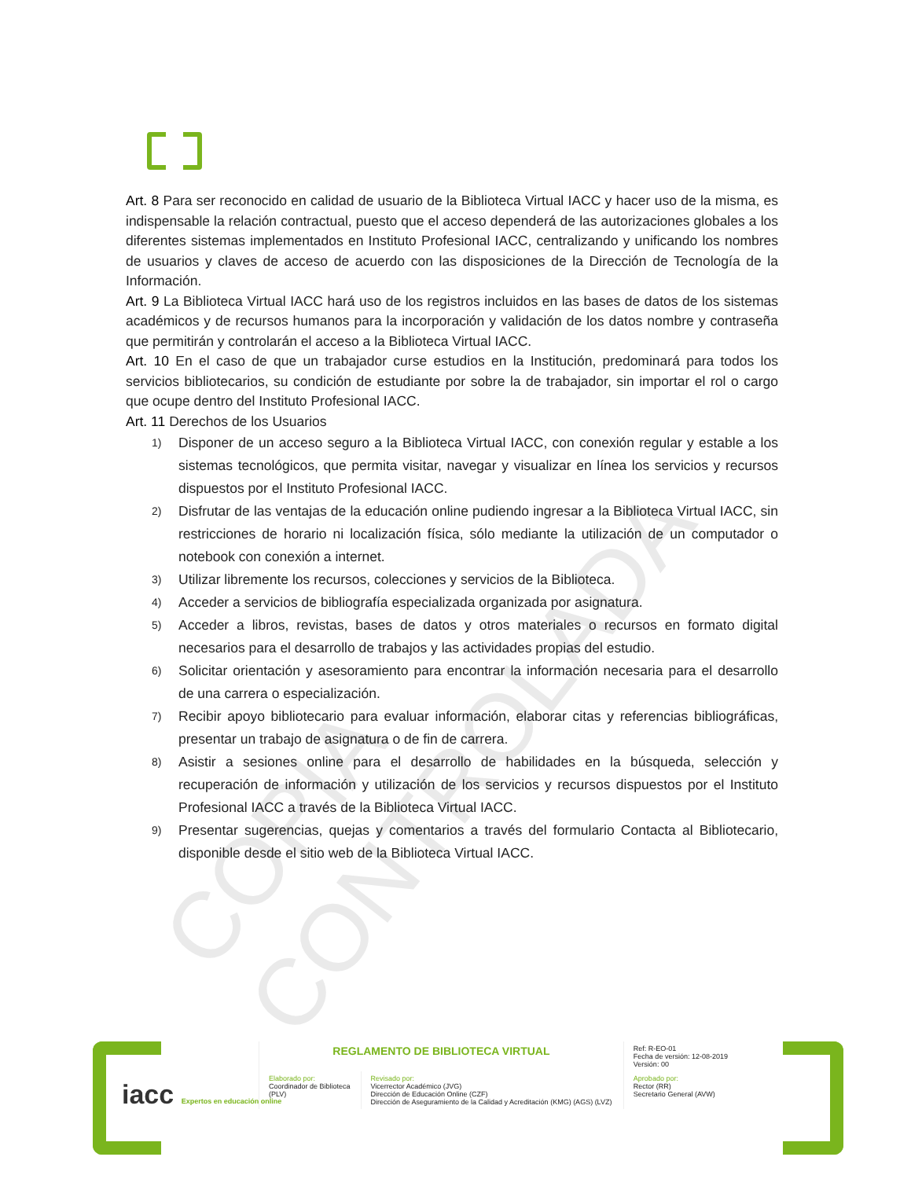COPIA CONTROLADA
Art. 8 Para ser reconocido en calidad de usuario de la Biblioteca Virtual IACC y hacer uso de la misma, es indispensable la relación contractual, puesto que el acceso dependerá de las autorizaciones globales a los diferentes sistemas implementados en Instituto Profesional IACC, centralizando y unificando los nombres de usuarios y claves de acceso de acuerdo con las disposiciones de la Dirección de Tecnología de la Información.
Art. 9 La Biblioteca Virtual IACC hará uso de los registros incluidos en las bases de datos de los sistemas académicos y de recursos humanos para la incorporación y validación de los datos nombre y contraseña que permitirán y controlarán el acceso a la Biblioteca Virtual IACC.
Art. 10 En el caso de que un trabajador curse estudios en la Institución, predominará para todos los servicios bibliotecarios, su condición de estudiante por sobre la de trabajador, sin importar el rol o cargo que ocupe dentro del Instituto Profesional IACC.
Art. 11 Derechos de los Usuarios
1) Disponer de un acceso seguro a la Biblioteca Virtual IACC, con conexión regular y estable a los sistemas tecnológicos, que permita visitar, navegar y visualizar en línea los servicios y recursos dispuestos por el Instituto Profesional IACC.
2) Disfrutar de las ventajas de la educación online pudiendo ingresar a la Biblioteca Virtual IACC, sin restricciones de horario ni localización física, sólo mediante la utilización de un computador o notebook con conexión a internet.
3) Utilizar libremente los recursos, colecciones y servicios de la Biblioteca.
4) Acceder a servicios de bibliografía especializada organizada por asignatura.
5) Acceder a libros, revistas, bases de datos y otros materiales o recursos en formato digital necesarios para el desarrollo de trabajos y las actividades propias del estudio.
6) Solicitar orientación y asesoramiento para encontrar la información necesaria para el desarrollo de una carrera o especialización.
7) Recibir apoyo bibliotecario para evaluar información, elaborar citas y referencias bibliográficas, presentar un trabajo de asignatura o de fin de carrera.
8) Asistir a sesiones online para el desarrollo de habilidades en la búsqueda, selección y recuperación de información y utilización de los servicios y recursos dispuestos por el Instituto Profesional IACC a través de la Biblioteca Virtual IACC.
9) Presentar sugerencias, quejas y comentarios a través del formulario Contacta al Bibliotecario, disponible desde el sitio web de la Biblioteca Virtual IACC.
iacc Expertos en educación online
| REGLAMENTO DE BIBLIOTECA VIRTUAL | | Ref: R-EO-01 Fecha de versión: 12-08-2019 Versión: 00 |
| Elaborado por: Coordinador de Biblioteca (PLV) | Revisado por: Vicerrector Académico (JVG) Dirección de Educación Online (CZF) Dirección de Aseguramiento de la Calidad y Acreditación (KMG) (AGS) (LVZ) | Aprobado por: Rector (RR) Secretario General (AVW) |